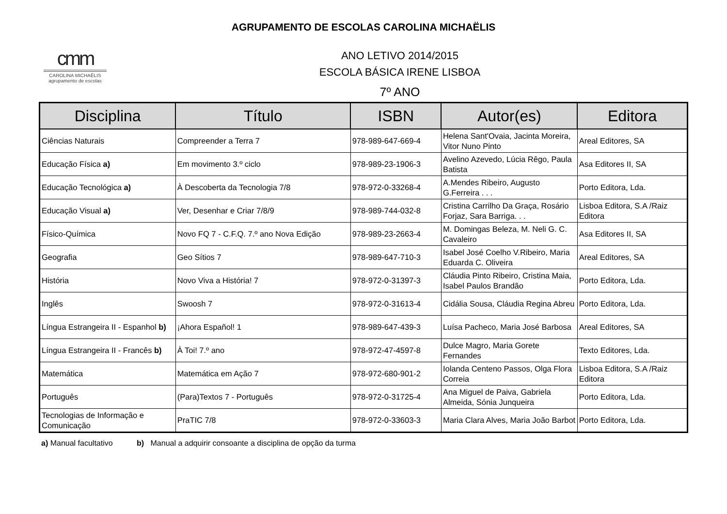AGRUPAMENTO DE ESCOLAS CAROLINA MICHAËLIS
cmm
CAROLINA MICHAËLIS
agrupamento de escolas
ANO LETIVO 2014/2015
ESCOLA BÁSICA IRENE LISBOA
7º ANO
| Disciplina | Título | ISBN | Autor(es) | Editora |
| --- | --- | --- | --- | --- |
| Ciências Naturais | Compreender a Terra 7 | 978-989-647-669-4 | Helena Sant'Ovaia, Jacinta Moreira, Vitor Nuno Pinto | Areal Editores, SA |
| Educação Física a) | Em movimento 3.º ciclo | 978-989-23-1906-3 | Avelino Azevedo, Lúcia Rêgo, Paula Batista | Asa Editores II, SA |
| Educação Tecnológica a) | À Descoberta da Tecnologia 7/8 | 978-972-0-33268-4 | A.Mendes Ribeiro, Augusto G.Ferreira . . . | Porto Editora, Lda. |
| Educação Visual a) | Ver, Desenhar e Criar 7/8/9 | 978-989-744-032-8 | Cristina Carrilho Da Graça, Rosário Forjaz, Sara Barriga. . . | Lisboa Editora, S.A /Raiz Editora |
| Físico-Química | Novo FQ 7 - C.F.Q. 7.º ano Nova Edição | 978-989-23-2663-4 | M. Domingas Beleza, M. Neli G. C. Cavaleiro | Asa Editores II, SA |
| Geografia | Geo Sítios 7 | 978-989-647-710-3 | Isabel José Coelho V.Ribeiro, Maria Eduarda C. Oliveira | Areal Editores, SA |
| História | Novo Viva a História! 7 | 978-972-0-31397-3 | Cláudia Pinto Ribeiro, Cristina Maia, Isabel Paulos Brandão | Porto Editora, Lda. |
| Inglês | Swoosh 7 | 978-972-0-31613-4 | Cidália Sousa, Cláudia Regina Abreu | Porto Editora, Lda. |
| Língua Estrangeira II - Espanhol b) | ¡Ahora Español! 1 | 978-989-647-439-3 | Luísa Pacheco, Maria José Barbosa | Areal Editores, SA |
| Língua Estrangeira II - Francês b) | À Toi! 7.º ano | 978-972-47-4597-8 | Dulce Magro, Maria Gorete Fernandes | Texto Editores, Lda. |
| Matemática | Matemática em Ação 7 | 978-972-680-901-2 | Iolanda Centeno Passos, Olga Flora Correia | Lisboa Editora, S.A /Raiz Editora |
| Português | (Para)Textos 7 - Português | 978-972-0-31725-4 | Ana Miguel de Paiva, Gabriela Almeida, Sónia Junqueira | Porto Editora, Lda. |
| Tecnologias de Informação e Comunicação | PraTIC 7/8 | 978-972-0-33603-3 | Maria Clara Alves, Maria João Barbot | Porto Editora, Lda. |
a) Manual facultativo b) Manual a adquirir consoante a disciplina de opção da turma